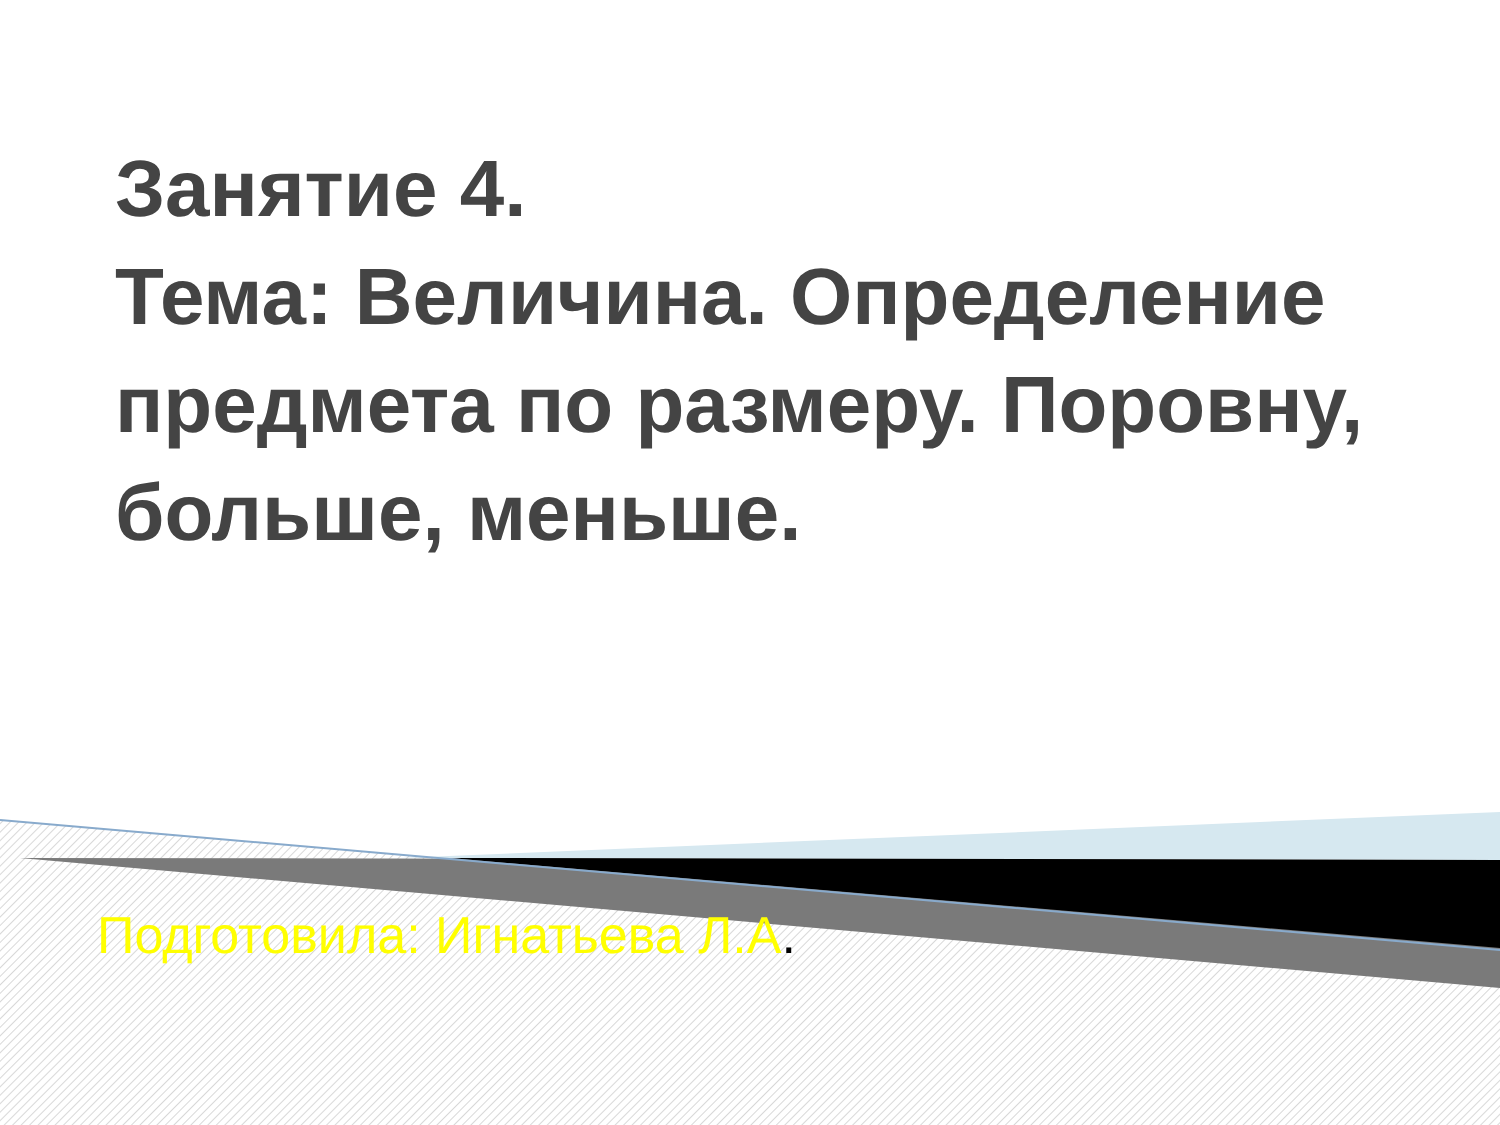Занятие 4.
Тема: Величина. Определение предмета по размеру. Поровну, больше, меньше.
Подготовила: Игнатьева Л.А.